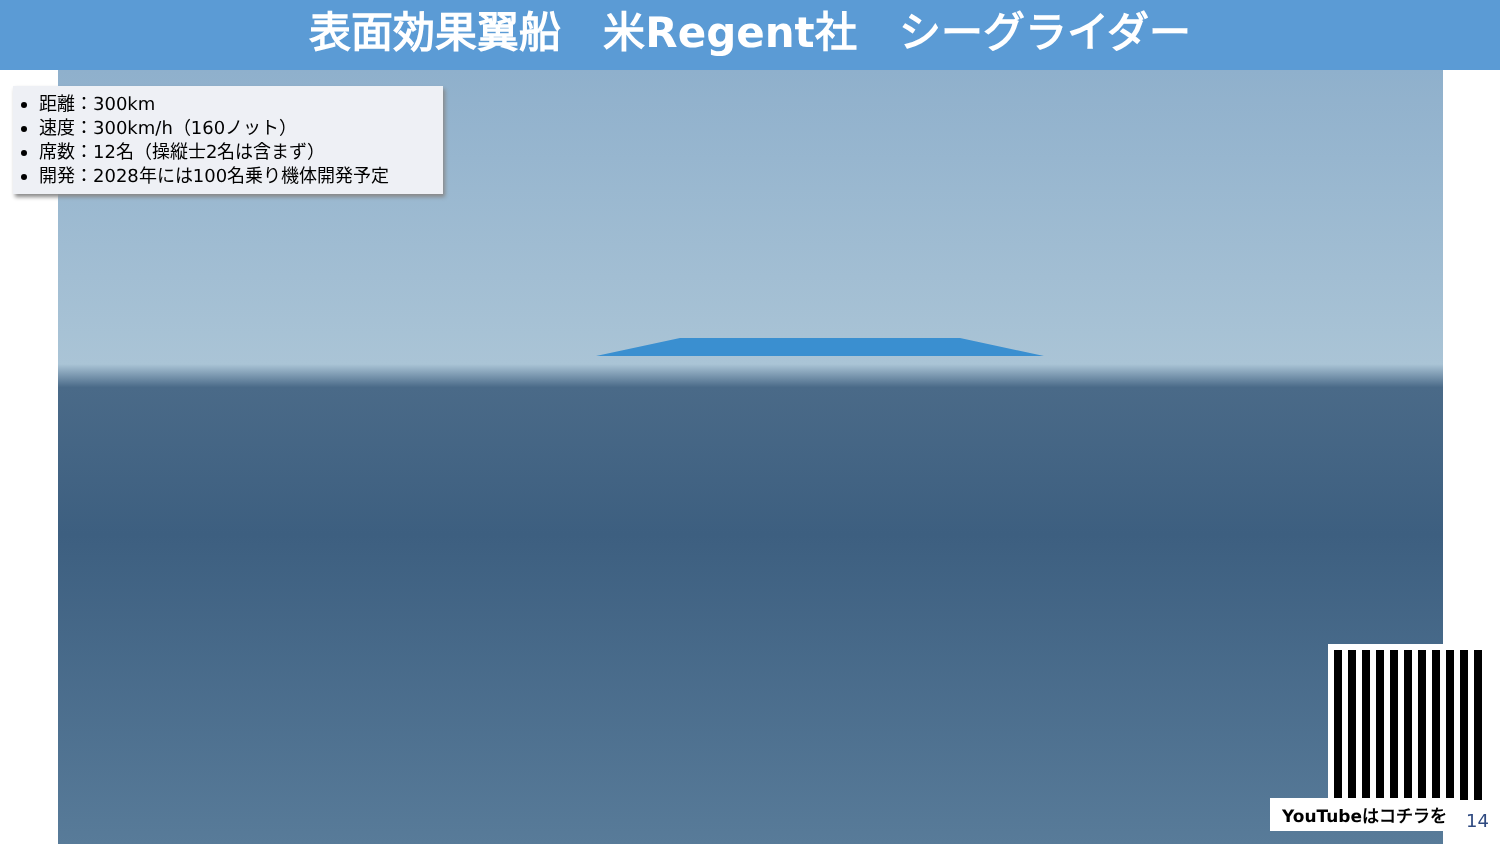表面効果翼船　米Regent社　シーグライダー
距離：300km
速度：300km/h（160ノット）
席数：12名（操縦士2名は含まず）
開発：2028年には100名乗り機体開発予定
YouTubeはコチラを
14